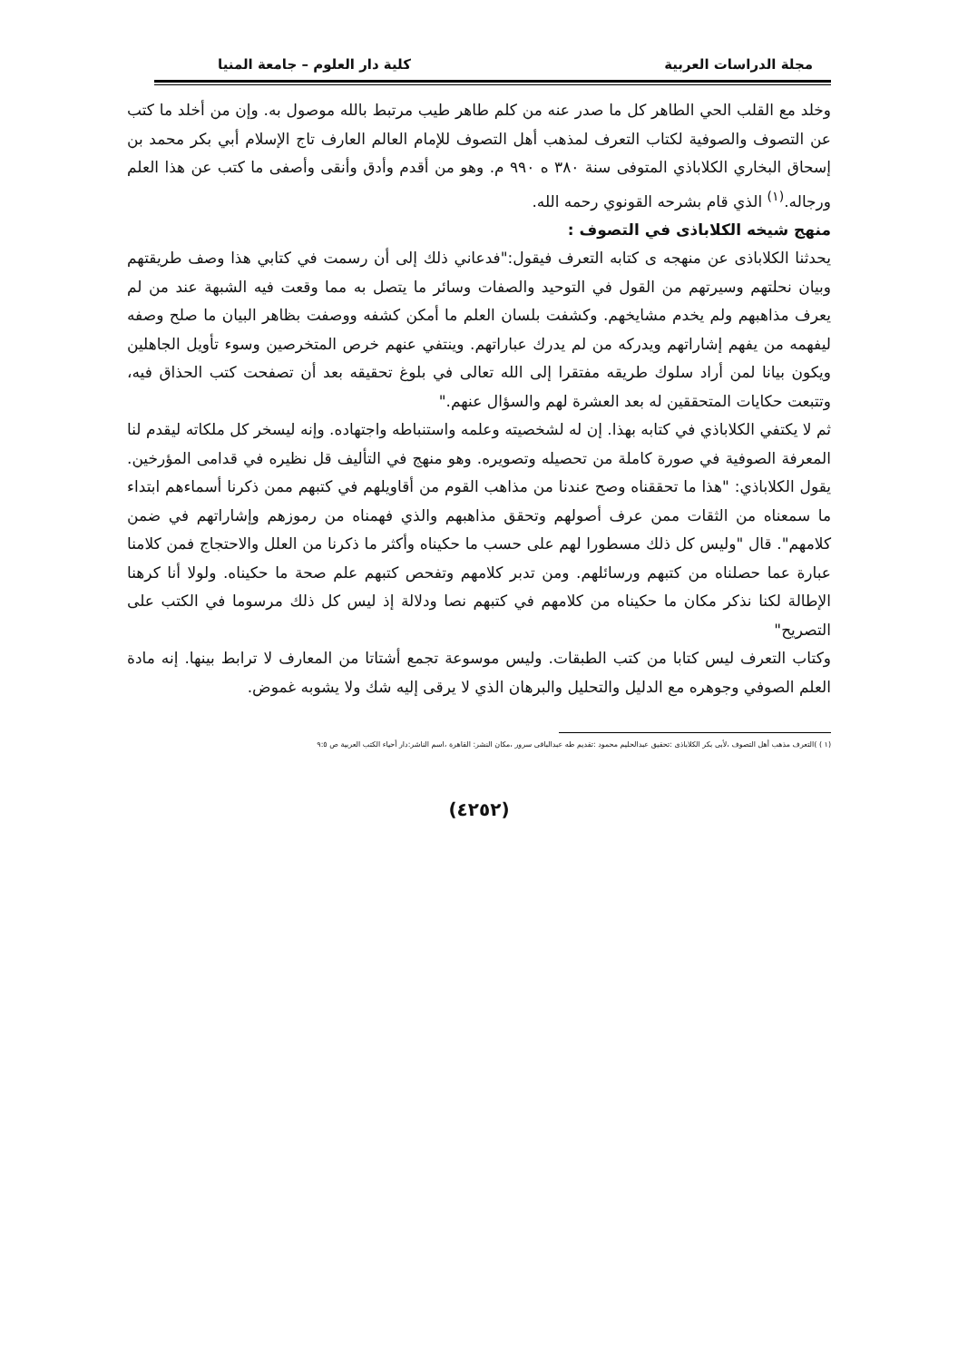مجلة الدراسات العربية كلية دار العلوم – جامعة المنيا
وخلد مع القلب الحي الطاهر كل ما صدر عنه من كلم طاهر طيب مرتبط بالله موصول به. وإن من أخلد ما كتب عن التصوف والصوفية لكتاب التعرف لمذهب أهل التصوف للإمام العالم العارف تاج الإسلام أبي بكر محمد بن إسحاق البخاري الكلاباذي المتوفى سنة ٣٨٠ ه ٩٩٠ م. وهو من أقدم وأدق وأنقى وأصفى ما كتب عن هذا العلم ورجاله.<sup>(١)</sup> الذي قام بشرحه القونوي رحمه الله.
منهج شيخه الكلاباذى في التصوف :
يحدثنا الكلاباذى عن منهجه ى كتابه التعرف فيقول:"فدعاني ذلك إلى أن رسمت في كتابي هذا وصف طريقتهم وبيان نحلتهم وسيرتهم من القول في التوحيد والصفات وسائر ما يتصل به مما وقعت فيه الشبهة عند من لم يعرف مذاهبهم ولم يخدم مشايخهم. وكشفت بلسان العلم ما أمكن كشفه ووصفت بظاهر البيان ما صلح وصفه ليفهمه من يفهم إشاراتهم ويدركه من لم يدرك عباراتهم. وينتفي عنهم خرص المتخرصين وسوء تأويل الجاهلين ويكون بيانا لمن أراد سلوك طريقه مفتقرا إلى الله تعالى في بلوغ تحقيقه بعد أن تصفحت كتب الحذاق فيه، وتتبعت حكايات المتحققين له بعد العشرة لهم والسؤال عنهم."
ثم لا يكتفي الكلاباذي في كتابه بهذا. إن له لشخصيته وعلمه واستنباطه واجتهاده. وإنه ليسخر كل ملكاته ليقدم لنا المعرفة الصوفية في صورة كاملة من تحصيله وتصويره. وهو منهج في التأليف قل نظيره في قدامى المؤرخين. يقول الكلاباذي: "هذا ما تحققناه وصح عندنا من مذاهب القوم من أقاويلهم في كتبهم ممن ذكرنا أسماءهم ابتداء ما سمعناه من الثقات ممن عرف أصولهم وتحقق مذاهبهم والذي فهمناه من رموزهم وإشاراتهم في ضمن كلامهم". قال "وليس كل ذلك مسطورا لهم على حسب ما حكيناه وأكثر ما ذكرنا من العلل والاحتجاج فمن كلامنا عبارة عما حصلناه من كتبهم ورسائلهم. ومن تدبر كلامهم وتفحص كتبهم علم صحة ما حكيناه. ولولا أنا كرهنا الإطالة لكنا نذكر مكان ما حكيناه من كلامهم في كتبهم نصا ودلالة إذ ليس كل ذلك مرسوما في الكتب على التصريح"
وكتاب التعرف ليس كتابا من كتب الطبقات. وليس موسوعة تجمع أشتاتا من المعارف لا ترابط بينها. إنه مادة العلم الصوفي وجوهره مع الدليل والتحليل والبرهان الذي لا يرقى إليه شك ولا يشوبه غموض.
(١ ) )التعرف مذهب أهل التصوف ،لأبى بكر الكلاباذى :تحقيق عبدالحليم محمود :تقديم طه عبدالباقى سرور ،مكان النشر: القاهرة ،اسم الناشر:دار أحياء الكتب العربية ص ٩:٥
(٤٢٥٢)